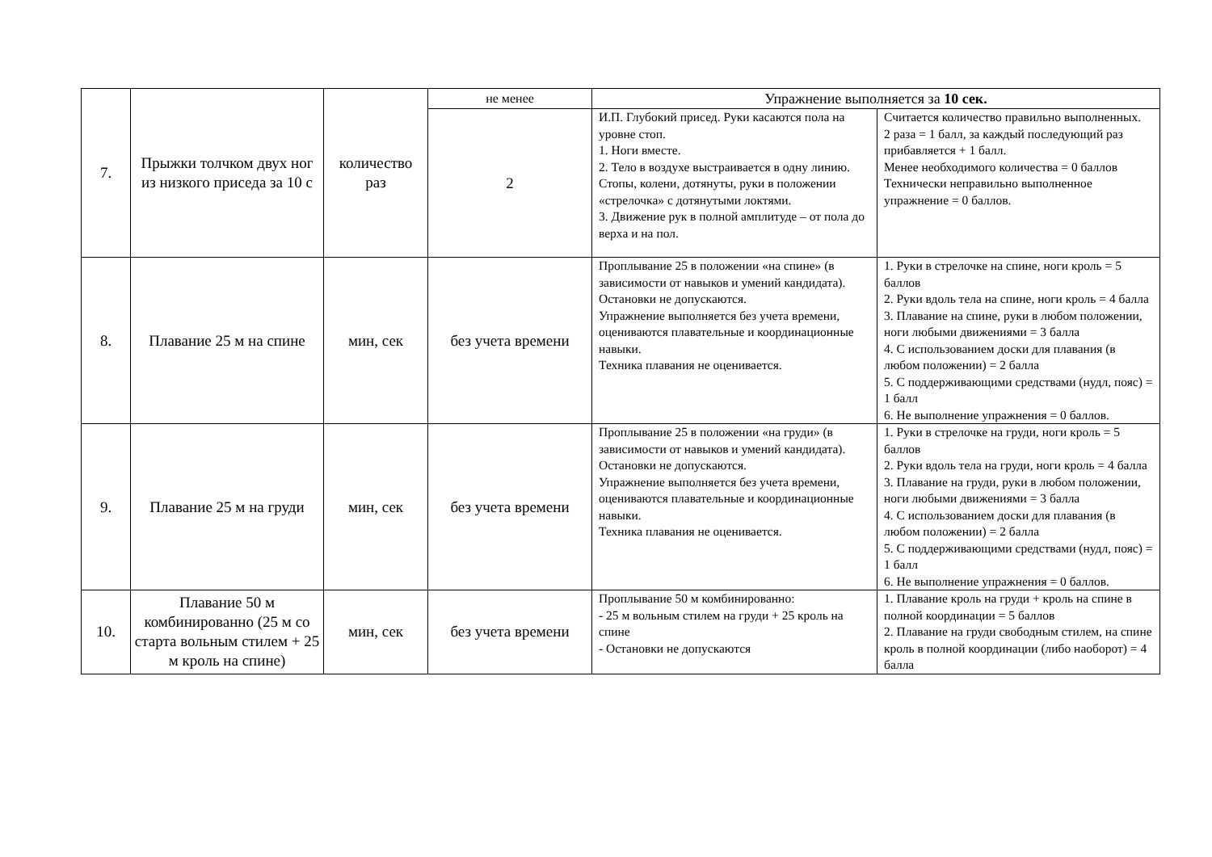| 7. | Прыжки толчком двух ног из низкого приседа за 10 с | количество раз | не менее | Упражнение выполняется за 10 сек. | |
| | | | 2 | И.П. Глубокий присед. Руки касаются пола на уровне стоп. 1. Ноги вместе. 2. Тело в воздухе выстраивается в одну линию. Стопы, колени, дотянуты, руки в положении «стрелочка» с дотянутыми локтями. 3. Движение рук в полной амплитуде – от пола до верха и на пол. | Считается количество правильно выполненных. 2 раза = 1 балл, за каждый последующий раз прибавляется + 1 балл. Менее необходимого количества = 0 баллов Технически неправильно выполненное упражнение = 0 баллов. |
| 8. | Плавание 25 м на спине | мин, сек | без учета времени | Проплывание 25 в положении «на спине» (в зависимости от навыков и умений кандидата). Остановки не допускаются. Упражнение выполняется без учета времени, оцениваются плавательные и координационные навыки. Техника плавания не оценивается. | 1. Руки в стрелочке на спине, ноги кроль = 5 баллов 2. Руки вдоль тела на спине, ноги кроль = 4 балла 3. Плавание на спине, руки в любом положении, ноги любыми движениями = 3 балла 4. С использованием доски для плавания (в любом положении) = 2 балла 5. С поддерживающими средствами (нудл, пояс) = 1 балл 6. Не выполнение упражнения = 0 баллов. |
| 9. | Плавание 25 м на груди | мин, сек | без учета времени | Проплывание 25 в положении «на груди» (в зависимости от навыков и умений кандидата). Остановки не допускаются. Упражнение выполняется без учета времени, оцениваются плавательные и координационные навыки. Техника плавания не оценивается. | 1. Руки в стрелочке на груди, ноги кроль = 5 баллов 2. Руки вдоль тела на груди, ноги кроль = 4 балла 3. Плавание на груди, руки в любом положении, ноги любыми движениями = 3 балла 4. С использованием доски для плавания (в любом положении) = 2 балла 5. С поддерживающими средствами (нудл, пояс) = 1 балл 6. Не выполнение упражнения = 0 баллов. |
| 10. | Плавание 50 м комбинированно (25 м со старта вольным стилем + 25 м кроль на спине) | мин, сек | без учета времени | Проплывание 50 м комбинированно: - 25 м вольным стилем на груди + 25 кроль на спине - Остановки не допускаются | 1. Плавание кроль на груди + кроль на спине в полной координации = 5 баллов 2. Плавание на груди свободным стилем, на спине кроль в полной координации (либо наоборот) = 4 балла |